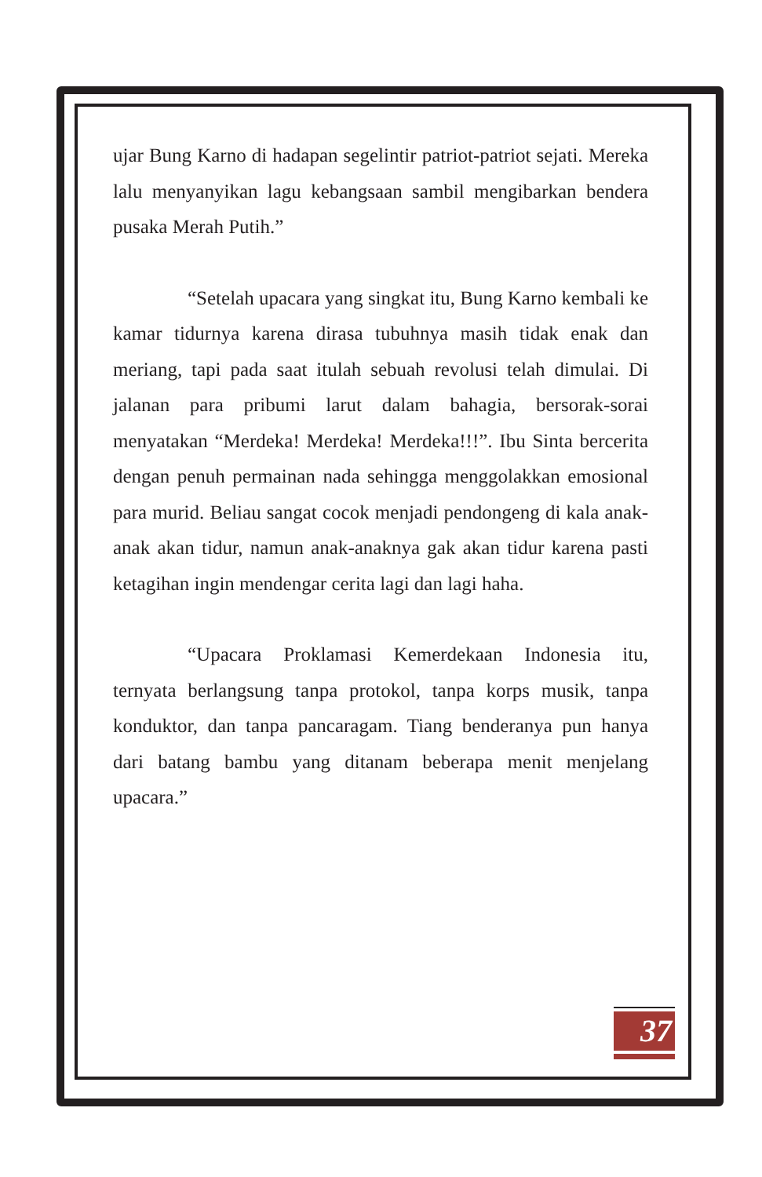ujar Bung Karno di hadapan segelintir patriot-patriot sejati. Mereka lalu menyanyikan lagu kebangsaan sambil mengibarkan bendera pusaka Merah Putih.”
“Setelah upacara yang singkat itu, Bung Karno kembali ke kamar tidurnya karena dirasa tubuhnya masih tidak enak dan meriang, tapi pada saat itulah sebuah revolusi telah dimulai. Di jalanan para pribumi larut dalam bahagia, bersorak-sorai menyatakan “Merdeka! Merdeka! Merdeka!!!”. Ibu Sinta bercerita dengan penuh permainan nada sehingga menggolakkan emosional para murid. Beliau sangat cocok menjadi pendongeng di kala anak-anak akan tidur, namun anak-anaknya gak akan tidur karena pasti ketagihan ingin mendengar cerita lagi dan lagi haha.
“Upacara Proklamasi Kemerdekaan Indonesia itu, ternyata berlangsung tanpa protokol, tanpa korps musik, tanpa konduktor, dan tanpa pancaragam. Tiang benderanya pun hanya dari batang bambu yang ditanam beberapa menit menjelang upacara.”
37